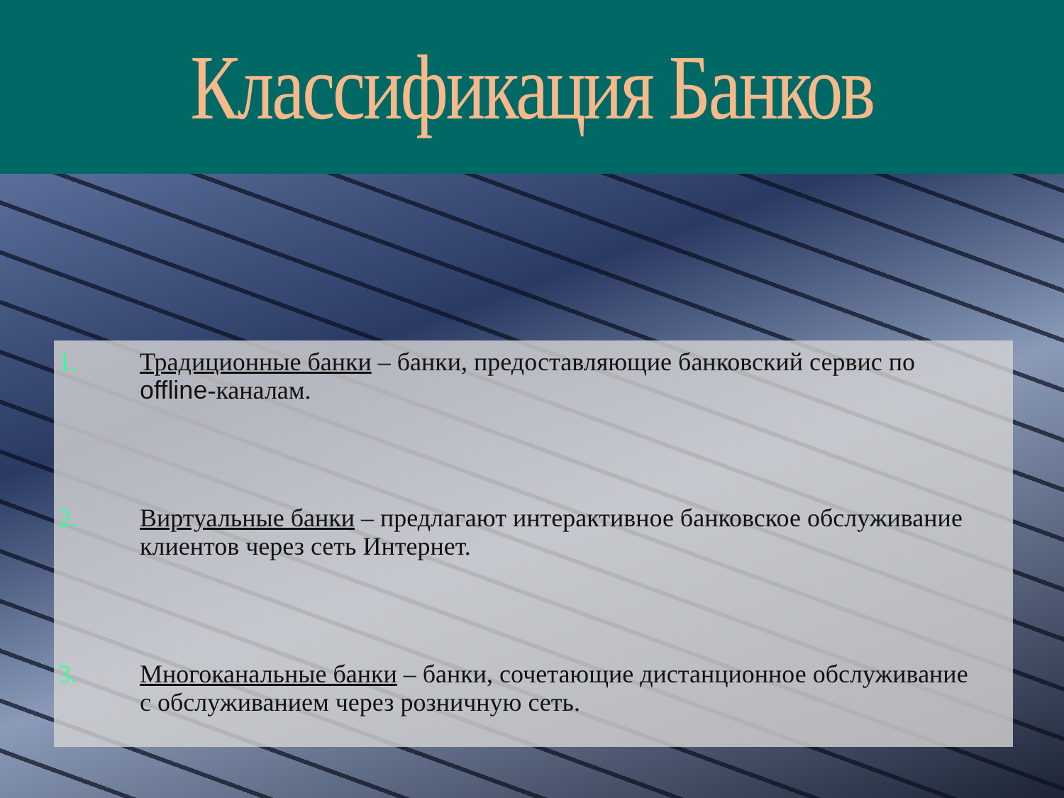Классификация Банков
1. Традиционные банки – банки, предоставляющие банковский сервис по offline-каналам.
2. Виртуальные банки – предлагают интерактивное банковское обслуживание клиентов через сеть Интернет.
3. Многоканальные банки – банки, сочетающие дистанционное обслуживание с обслуживанием через розничную сеть.